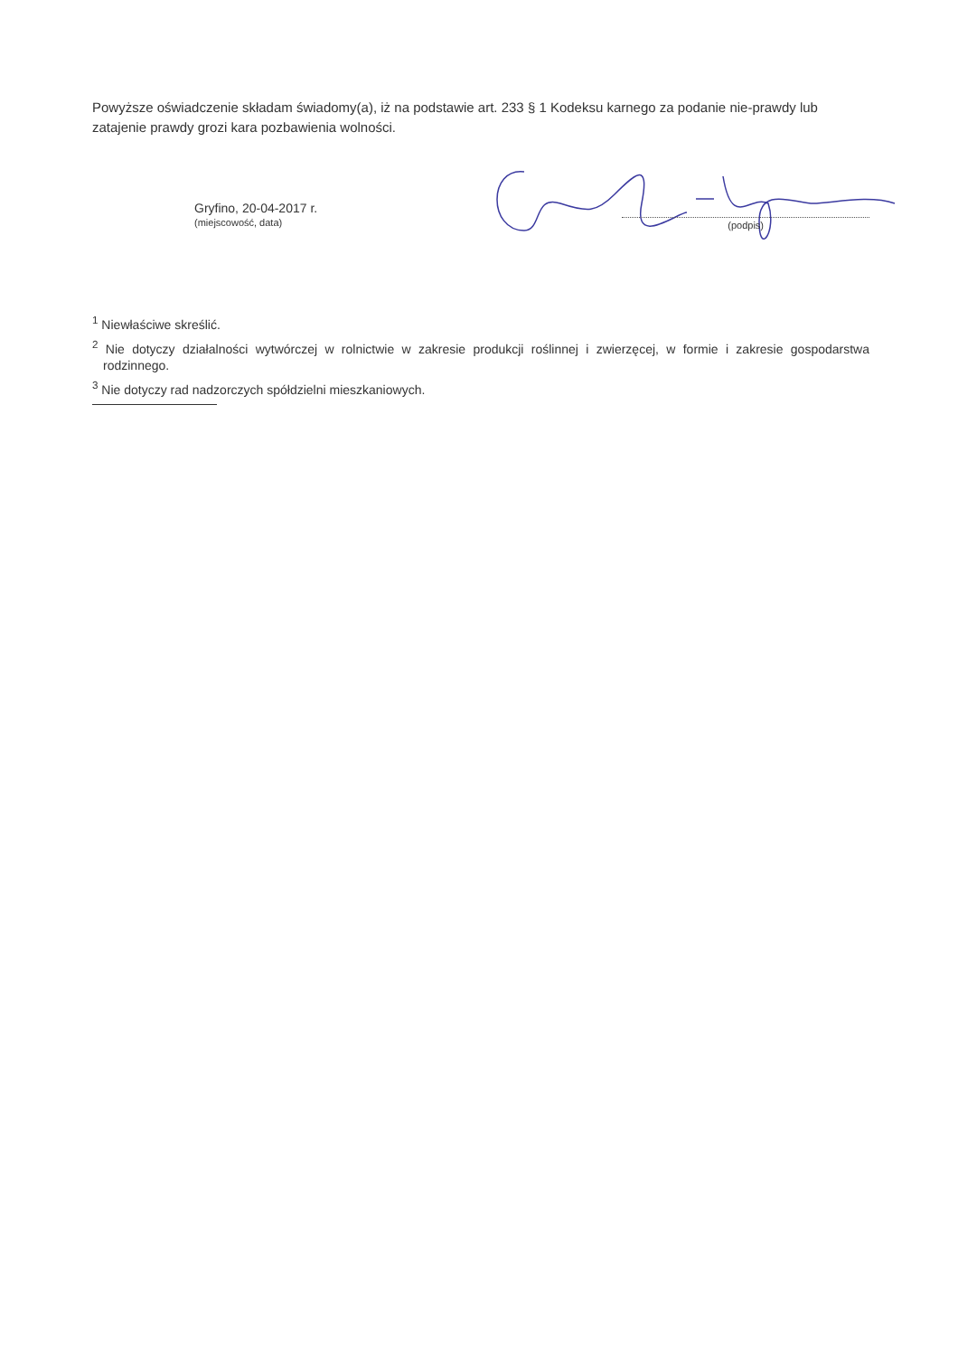Powyższe oświadczenie składam świadomy(a), iż na podstawie art. 233 § 1 Kodeksu karnego za podanie nie-prawdy lub zatajenie prawdy grozi kara pozbawienia wolności.
Gryfino, 20-04-2017 r.
(miejscowość, data)
(podpis)
<sup>1</sup> Niewłaściwe skreślić.
<sup>2</sup> Nie dotyczy działalności wytwórczej w rolnictwie w zakresie produkcji roślinnej i zwierzęcej, w formie i zakresie gospodarstwa rodzinnego.
<sup>3</sup> Nie dotyczy rad nadzorczych spółdzielni mieszkaniowych.